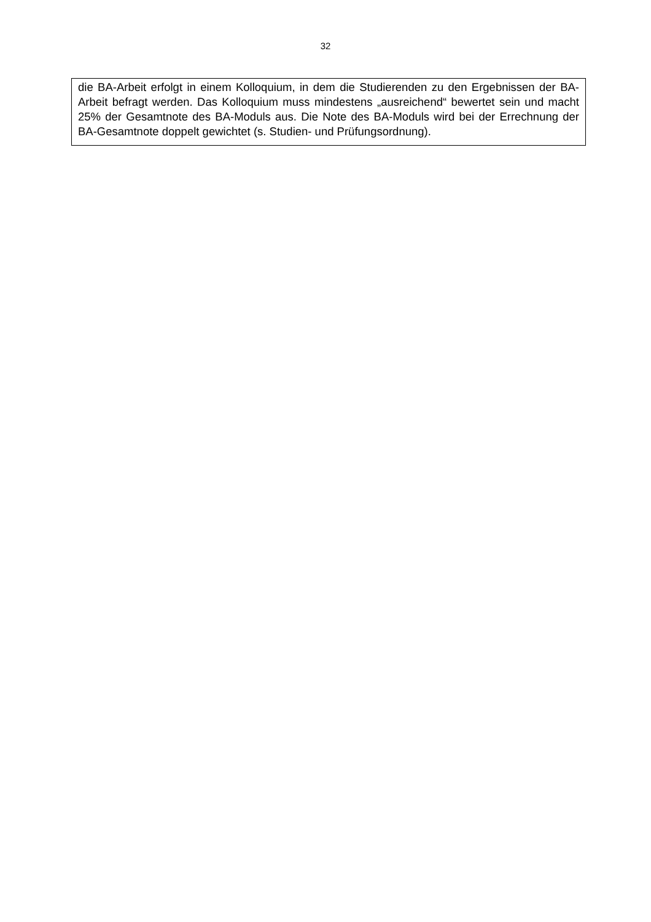32
| die BA-Arbeit erfolgt in einem Kolloquium, in dem die Studierenden zu den Ergebnissen der BA-Arbeit befragt werden. Das Kolloquium muss mindestens „ausreichend“ bewertet sein und macht 25% der Gesamtnote des BA-Moduls aus. Die Note des BA-Moduls wird bei der Errechnung der BA-Gesamtnote doppelt gewichtet (s. Studien- und Prüfungsordnung). |